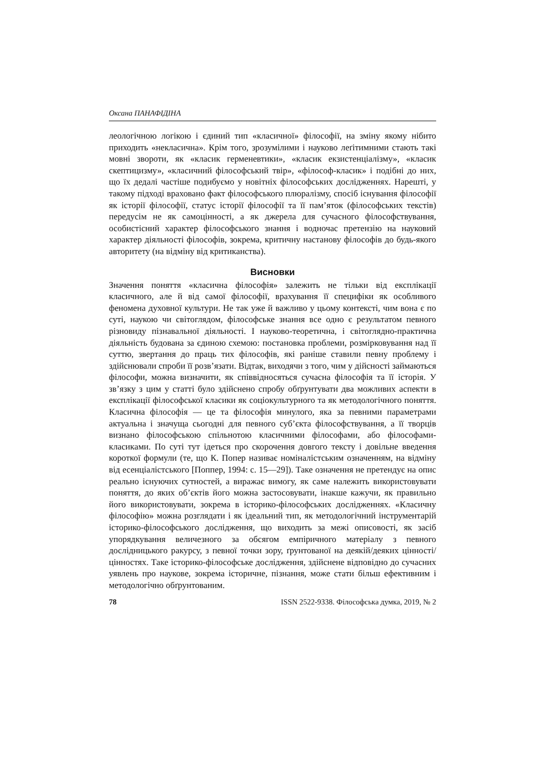Оксана ПАНАФІДІНА
леологічною логікою і єдиний тип «класичної» філософії, на зміну якому нібито приходить «некласична». Крім того, зрозумілими і науково леґітимними стають такі мовні звороти, як «класик герменевтики», «класик екзистенціалізму», «класик скептицизму», «класичний філософський твір», «філософ-класик» і подібні до них, що їх дедалі частіше подибуємо у новітніх філософських дослідженнях. Нарешті, у такому підході враховано факт філософського плюралізму, спосіб існування філософії як історії філософії, статус історії філософії та її пам’яток (філософських текстів) передусім не як самоцінності, а як джерела для сучасного філософствування, особистісний характер філософського знання і водночас претензію на науковий характер діяльності філософів, зокрема, критичну настанову філософів до будь-якого авторитету (на відміну від критиканства).
Висновки
Значення поняття «класична філософія» залежить не тільки від експлікації класичного, але й від самої філософії, врахування її специфіки як особливого феномена духовної культури. Не так уже й важливо у цьому контексті, чим вона є по суті, наукою чи світоглядом, філософське знання все одно є результатом певного різновиду пізнавальної діяльності. І науково-теоретична, і світоглядно-практична діяльність будована за єдиною схемою: постановка проблеми, розмірковування над її суттю, звертання до праць тих філософів, які раніше ставили певну проблему і здійснювали спроби її розв’язати. Відтак, виходячи з того, чим у дійсності займаються філософи, можна визначити, як співвідносяться сучасна філософія та її історія. У зв’язку з цим у статті було здійснено спробу обґрунтувати два можливих аспекти в експлікації філософської класики як соціокультурного та як методологічного поняття. Класична філософія — це та філософія минулого, яка за певними параметрами актуальна і значуща сьогодні для певного суб’єкта філософствування, а її творців визнано філософською спільнотою класичними філософами, або філософами-класиками. По суті тут ідеться про скорочення довгого тексту і довільне введення короткої формули (те, що К. Попер називає номіналістським означенням, на відміну від есенціалістського [Поппер, 1994: с. 15—29]). Таке означення не претендує на опис реально існуючих сутностей, а виражає вимогу, як саме належить використовувати поняття, до яких об’єктів його можна застосовувати, інакше кажучи, як правильно його використовувати, зокрема в історико-філософських дослідженнях. «Класичну філософію» можна розглядати і як ідеальний тип, як методологічний інструментарій історико-філософського дослідження, що виходить за межі описовості, як засіб упорядкування величезного за обсягом емпіричного матеріалу з певного дослідницького ракурсу, з певної точки зору, ґрунтованої на деякій/деяких цінності/цінностях. Таке історико-філософське дослідження, здійснене відповідно до сучасних уявлень про наукове, зокрема історичне, пізнання, може стати більш ефективним і методологічно обґрунтованим.
78 ISSN 2522-9338. Філософська думка, 2019, № 2